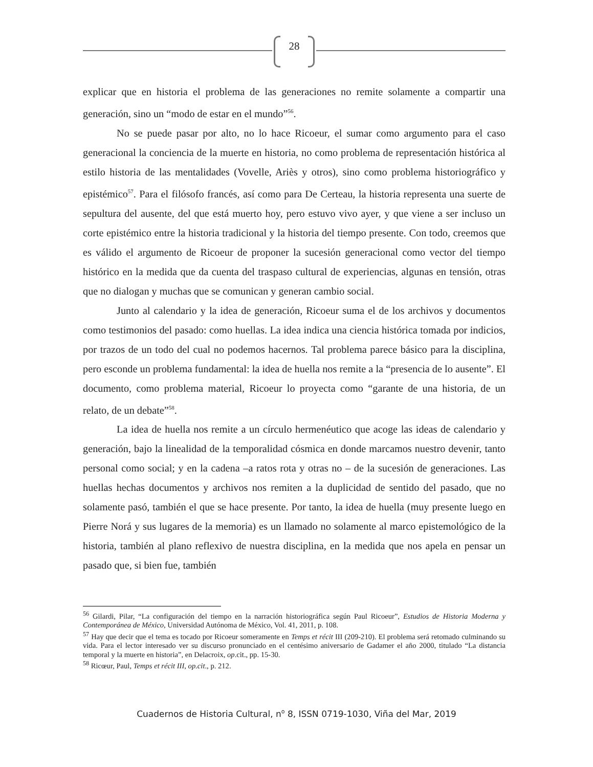28
explicar que en historia el problema de las generaciones no remite solamente a compartir una generación, sino un “modo de estar en el mundo”<sup>56</sup>.
No se puede pasar por alto, no lo hace Ricoeur, el sumar como argumento para el caso generacional la conciencia de la muerte en historia, no como problema de representación histórica al estilo historia de las mentalidades (Vovelle, Ariès y otros), sino como problema historiográfico y epistémico<sup>57</sup>. Para el filósofo francés, así como para De Certeau, la historia representa una suerte de sepultura del ausente, del que está muerto hoy, pero estuvo vivo ayer, y que viene a ser incluso un corte epistémico entre la historia tradicional y la historia del tiempo presente. Con todo, creemos que es válido el argumento de Ricoeur de proponer la sucesión generacional como vector del tiempo histórico en la medida que da cuenta del traspaso cultural de experiencias, algunas en tensión, otras que no dialogan y muchas que se comunican y generan cambio social.
Junto al calendario y la idea de generación, Ricoeur suma el de los archivos y documentos como testimonios del pasado: como huellas. La idea indica una ciencia histórica tomada por indicios, por trazos de un todo del cual no podemos hacernos. Tal problema parece básico para la disciplina, pero esconde un problema fundamental: la idea de huella nos remite a la “presencia de lo ausente”. El documento, como problema material, Ricoeur lo proyecta como “garante de una historia, de un relato, de un debate”<sup>58</sup>.
La idea de huella nos remite a un círculo hermenéutico que acoge las ideas de calendario y generación, bajo la linealidad de la temporalidad cósmica en donde marcamos nuestro devenir, tanto personal como social; y en la cadena –a ratos rota y otras no – de la sucesión de generaciones. Las huellas hechas documentos y archivos nos remiten a la duplicidad de sentido del pasado, que no solamente pasó, también el que se hace presente. Por tanto, la idea de huella (muy presente luego en Pierre Norá y sus lugares de la memoria) es un llamado no solamente al marco epistemológico de la historia, también al plano reflexivo de nuestra disciplina, en la medida que nos apela en pensar un pasado que, si bien fue, también
<sup>56</sup> Gilardi, Pilar, “La configuración del tiempo en la narración historiográfica según Paul Ricoeur”, Estudios de Historia Moderna y Contemporánea de México, Universidad Autónoma de México, Vol. 41, 2011, p. 108.
<sup>57</sup> Hay que decir que el tema es tocado por Ricoeur someramente en Temps et récit III (209-210). El problema será retomado culminando su vida. Para el lector interesado ver su discurso pronunciado en el centésimo aniversario de Gadamer el año 2000, titulado “La distancia temporal y la muerte en historia”, en Delacroix, op.cit., pp. 15-30.
<sup>58</sup> Ricœur, Paul, Temps et récit III, op.cit., p. 212.
Cuadernos de Historia Cultural, n<sup>o</sup> 8, ISSN 0719-1030, Viña del Mar, 2019